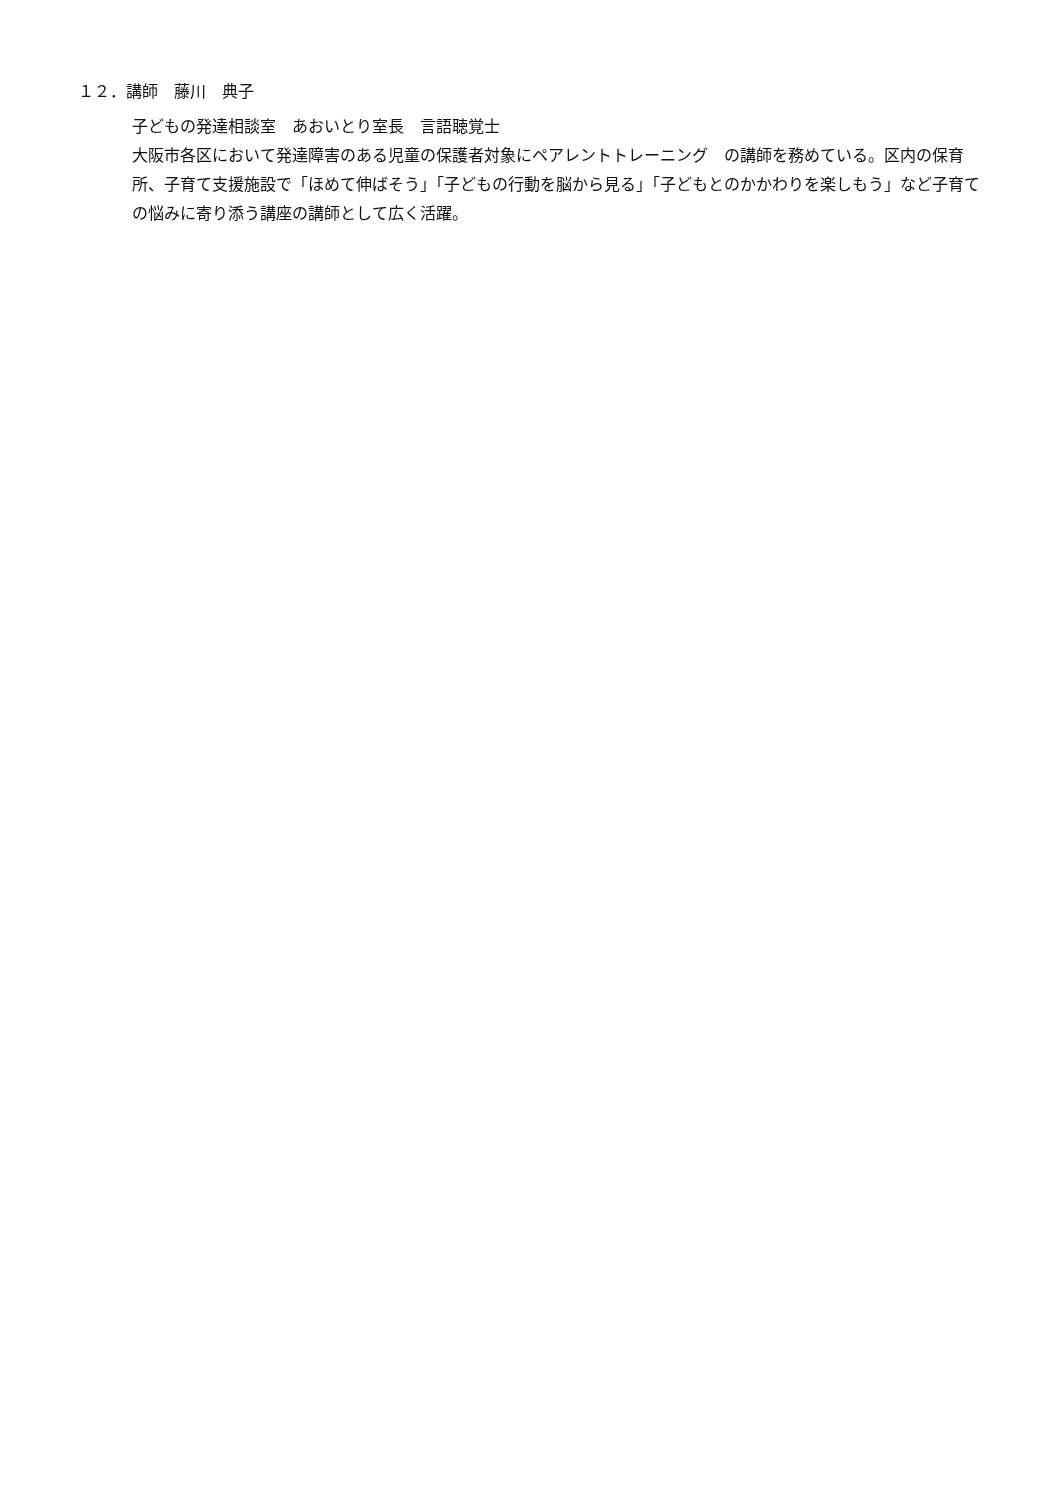１２．講師　藤川　典子
子どもの発達相談室　あおいとり室長　言語聴覚士
大阪市各区において発達障害のある児童の保護者対象にペアレントトレーニング　の講師を務めている。区内の保育所、子育て支援施設で「ほめて伸ばそう」「子どもの行動を脳から見る」「子どもとのかかわりを楽しもう」など子育ての悩みに寄り添う講座の講師として広く活躍。